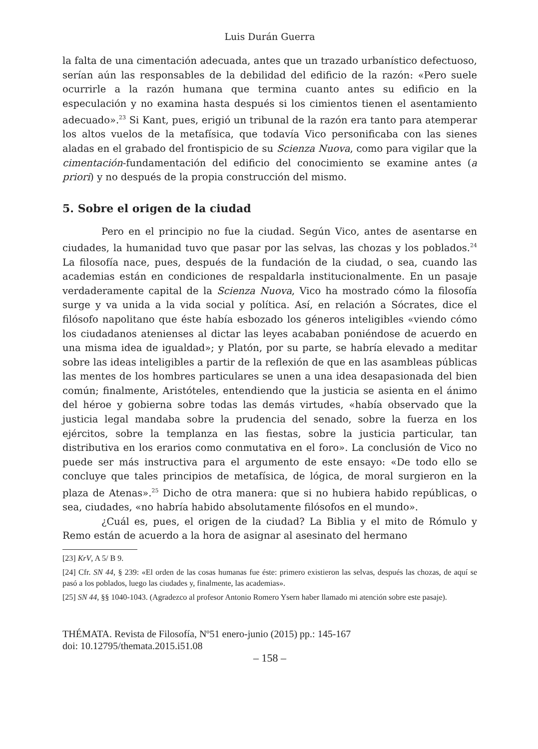Luis Durán Guerra
la falta de una cimentación adecuada, antes que un trazado urbanístico defectuoso, serían aún las responsables de la debilidad del edificio de la razón: «Pero suele ocurrirle a la razón humana que termina cuanto antes su edificio en la especulación y no examina hasta después si los cimientos tienen el asentamiento adecuado».<sup>23</sup> Si Kant, pues, erigió un tribunal de la razón era tanto para atemperar los altos vuelos de la metafísica, que todavía Vico personificaba con las sienes aladas en el grabado del frontispicio de su Scienza Nuova, como para vigilar que la cimentación-fundamentación del edificio del conocimiento se examine antes (a priori) y no después de la propia construcción del mismo.
5. Sobre el origen de la ciudad
Pero en el principio no fue la ciudad. Según Vico, antes de asentarse en ciudades, la humanidad tuvo que pasar por las selvas, las chozas y los poblados.<sup>24</sup> La filosofía nace, pues, después de la fundación de la ciudad, o sea, cuando las academias están en condiciones de respaldarla institucionalmente. En un pasaje verdaderamente capital de la Scienza Nuova, Vico ha mostrado cómo la filosofía surge y va unida a la vida social y política. Así, en relación a Sócrates, dice el filósofo napolitano que éste había esbozado los géneros inteligibles «viendo cómo los ciudadanos atenienses al dictar las leyes acababan poniéndose de acuerdo en una misma idea de igualdad»; y Platón, por su parte, se habría elevado a meditar sobre las ideas inteligibles a partir de la reflexión de que en las asambleas públicas las mentes de los hombres particulares se unen a una idea desapasionada del bien común; finalmente, Aristóteles, entendiendo que la justicia se asienta en el ánimo del héroe y gobierna sobre todas las demás virtudes, «había observado que la justicia legal mandaba sobre la prudencia del senado, sobre la fuerza en los ejércitos, sobre la templanza en las fiestas, sobre la justicia particular, tan distributiva en los erarios como conmutativa en el foro». La conclusión de Vico no puede ser más instructiva para el argumento de este ensayo: «De todo ello se concluye que tales principios de metafísica, de lógica, de moral surgieron en la plaza de Atenas».<sup>25</sup> Dicho de otra manera: que si no hubiera habido repúblicas, o sea, ciudades, «no habría habido absolutamente filósofos en el mundo».
¿Cuál es, pues, el origen de la ciudad? La Biblia y el mito de Rómulo y Remo están de acuerdo a la hora de asignar al asesinato del hermano
[23] KrV, A 5/ B 9.
[24] Cfr. SN 44, § 239: «El orden de las cosas humanas fue éste: primero existieron las selvas, después las chozas, de aquí se pasó a los poblados, luego las ciudades y, finalmente, las academias».
[25] SN 44, §§ 1040-1043. (Agradezco al profesor Antonio Romero Ysern haber llamado mi atención sobre este pasaje).
THÉMATA. Revista de Filosofía, Nº51 enero-junio (2015) pp.: 145-167
doi: 10.12795/themata.2015.i51.08
– 158 –